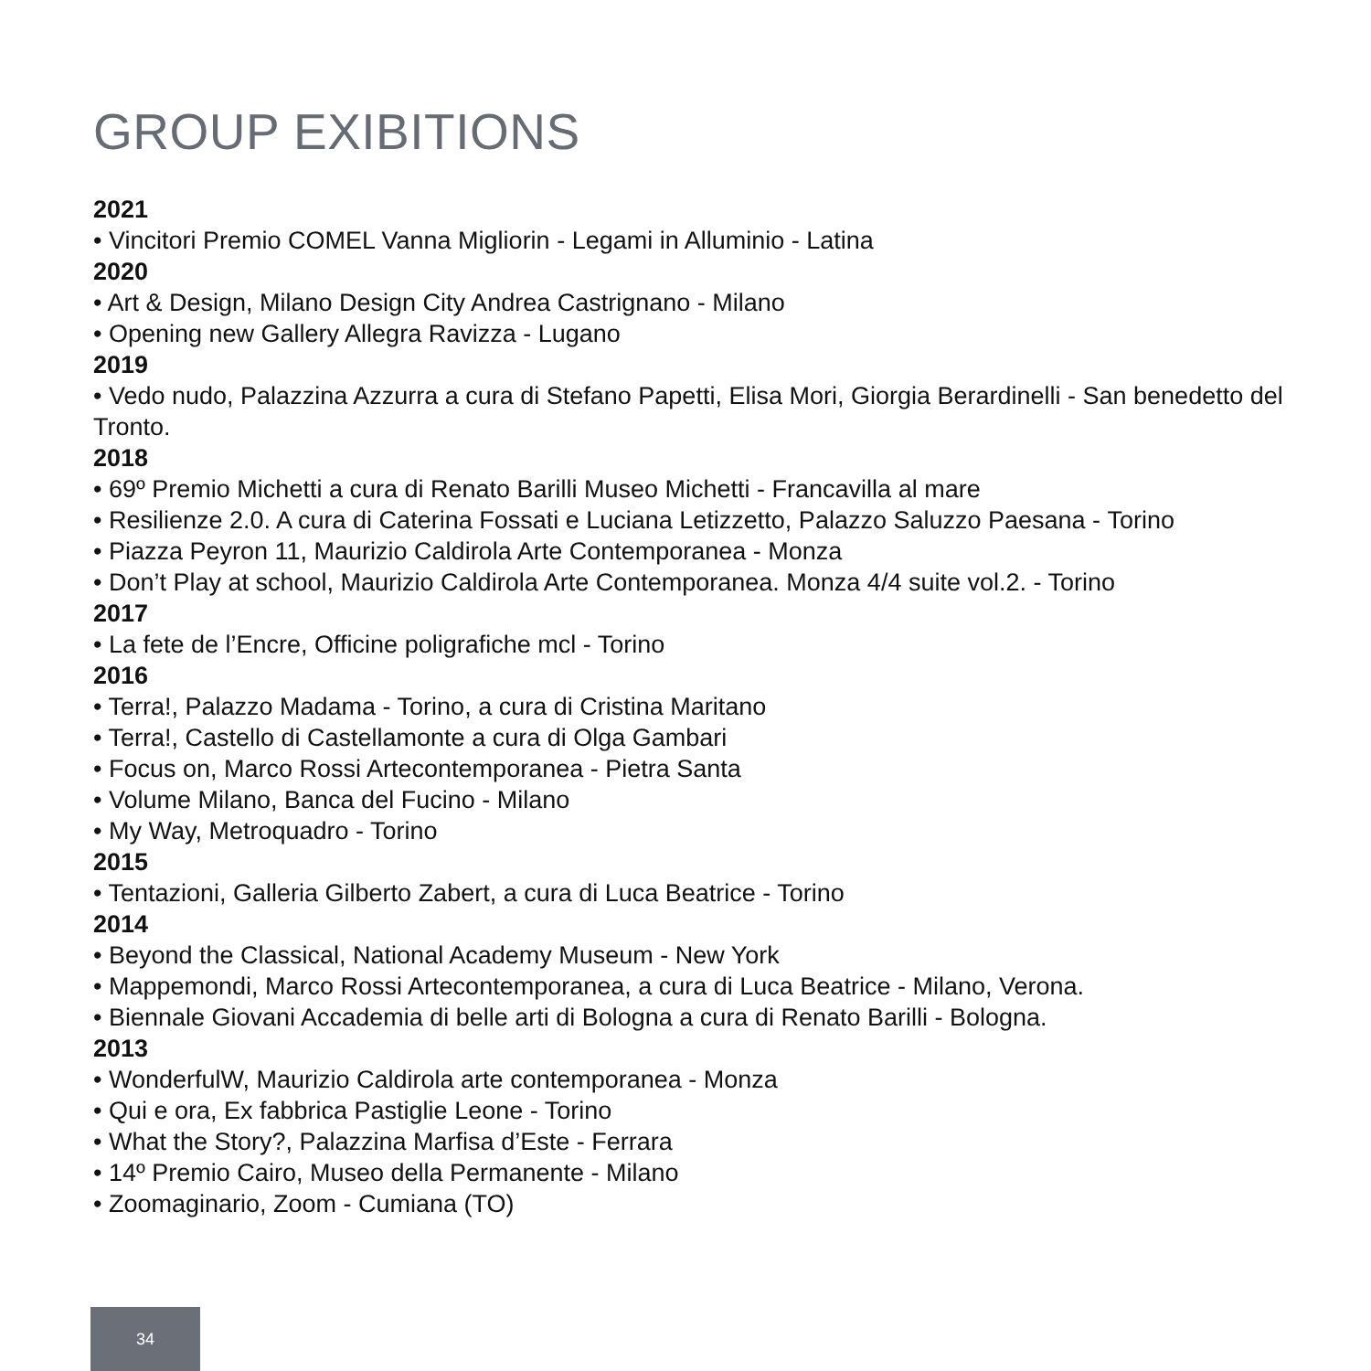GROUP EXIBITIONS
2021
• Vincitori Premio COMEL Vanna Migliorin - Legami in Alluminio - Latina
2020
• Art & Design, Milano Design City Andrea Castrignano - Milano
• Opening new Gallery Allegra Ravizza - Lugano
2019
• Vedo nudo, Palazzina Azzurra a cura di Stefano Papetti, Elisa Mori, Giorgia Berardinelli - San benedetto del Tronto.
2018
• 69º Premio Michetti a cura di Renato Barilli Museo Michetti - Francavilla al mare
• Resilienze 2.0. A cura di Caterina Fossati e Luciana Letizzetto, Palazzo Saluzzo Paesana - Torino
• Piazza Peyron 11, Maurizio Caldirola Arte Contemporanea - Monza
• Don’t Play at school, Maurizio Caldirola Arte Contemporanea. Monza 4/4 suite vol.2. - Torino
2017
• La fete de l’Encre, Officine poligrafiche mcl - Torino
2016
• Terra!, Palazzo Madama - Torino, a cura di Cristina Maritano
• Terra!, Castello di Castellamonte a cura di Olga Gambari
• Focus on, Marco Rossi Artecontemporanea - Pietra Santa
• Volume Milano, Banca del Fucino - Milano
• My Way, Metroquadro - Torino
2015
• Tentazioni, Galleria Gilberto Zabert, a cura di Luca Beatrice - Torino
2014
• Beyond the Classical, National Academy Museum - New York
• Mappemondi, Marco Rossi Artecontemporanea, a cura di Luca Beatrice - Milano, Verona.
• Biennale Giovani Accademia di belle arti di Bologna a cura di Renato Barilli - Bologna.
2013
• WonderfulW, Maurizio Caldirola arte contemporanea - Monza
• Qui e ora, Ex fabbrica Pastiglie Leone - Torino
• What the Story?, Palazzina Marfisa d’Este - Ferrara
• 14º Premio Cairo, Museo della Permanente - Milano
• Zoomaginario, Zoom - Cumiana (TO)
34